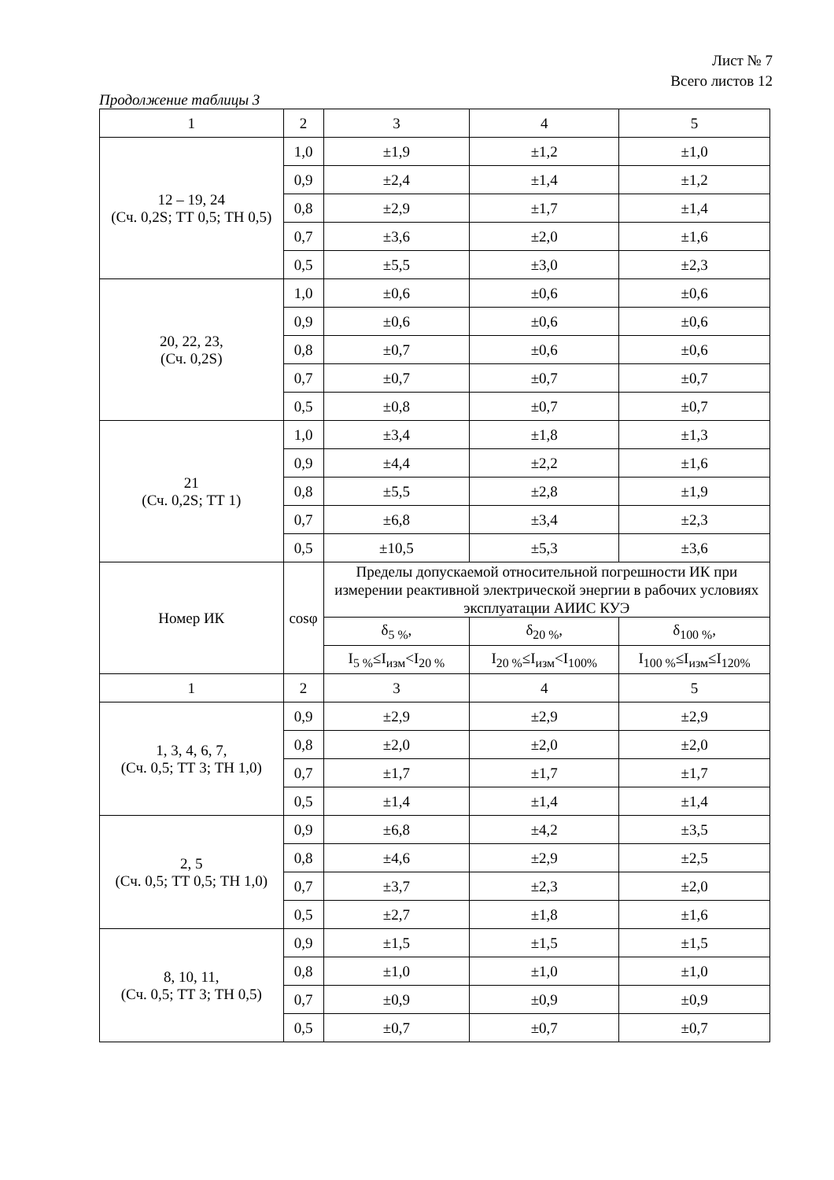Лист № 7
Всего листов 12
Продолжение таблицы 3
| 1 | 2 | 3 | 4 | 5 |
| 12 – 19, 24 (Сч. 0,2S; ТТ 0,5; ТН 0,5) | 1,0 | ±1,9 | ±1,2 | ±1,0 |
| | 0,9 | ±2,4 | ±1,4 | ±1,2 |
| | 0,8 | ±2,9 | ±1,7 | ±1,4 |
| | 0,7 | ±3,6 | ±2,0 | ±1,6 |
| | 0,5 | ±5,5 | ±3,0 | ±2,3 |
| 20, 22, 23, (Сч. 0,2S) | 1,0 | ±0,6 | ±0,6 | ±0,6 |
| | 0,9 | ±0,6 | ±0,6 | ±0,6 |
| | 0,8 | ±0,7 | ±0,6 | ±0,6 |
| | 0,7 | ±0,7 | ±0,7 | ±0,7 |
| | 0,5 | ±0,8 | ±0,7 | ±0,7 |
| 21 (Сч. 0,2S; ТТ 1) | 1,0 | ±3,4 | ±1,8 | ±1,3 |
| | 0,9 | ±4,4 | ±2,2 | ±1,6 |
| | 0,8 | ±5,5 | ±2,8 | ±1,9 |
| | 0,7 | ±6,8 | ±3,4 | ±2,3 |
| | 0,5 | ±10,5 | ±5,3 | ±3,6 |
| Номер ИК | cosφ | Пределы допускаемой относительной погрешности ИК при измерении реактивной электрической энергии в рабочих условиях эксплуатации АИИС КУЭ | | |
| | | δ<sub>5 %</sub>, | δ<sub>20 %</sub>, | δ<sub>100 %</sub>, |
| | | I<sub>5 %</sub>≤I<sub>изм</sub><I<sub>20 %</sub> | I<sub>20 %</sub>≤I<sub>изм</sub><I<sub>100%</sub> | I<sub>100 %</sub>≤I<sub>изм</sub>≤I<sub>120%</sub> |
| 1 | 2 | 3 | 4 | 5 |
| 1, 3, 4, 6, 7, (Сч. 0,5; ТТ 3; ТН 1,0) | 0,9 | ±2,9 | ±2,9 | ±2,9 |
| | 0,8 | ±2,0 | ±2,0 | ±2,0 |
| | 0,7 | ±1,7 | ±1,7 | ±1,7 |
| | 0,5 | ±1,4 | ±1,4 | ±1,4 |
| 2, 5 (Сч. 0,5; ТТ 0,5; ТН 1,0) | 0,9 | ±6,8 | ±4,2 | ±3,5 |
| | 0,8 | ±4,6 | ±2,9 | ±2,5 |
| | 0,7 | ±3,7 | ±2,3 | ±2,0 |
| | 0,5 | ±2,7 | ±1,8 | ±1,6 |
| 8, 10, 11, (Сч. 0,5; ТТ 3; ТН 0,5) | 0,9 | ±1,5 | ±1,5 | ±1,5 |
| | 0,8 | ±1,0 | ±1,0 | ±1,0 |
| | 0,7 | ±0,9 | ±0,9 | ±0,9 |
| | 0,5 | ±0,7 | ±0,7 | ±0,7 |